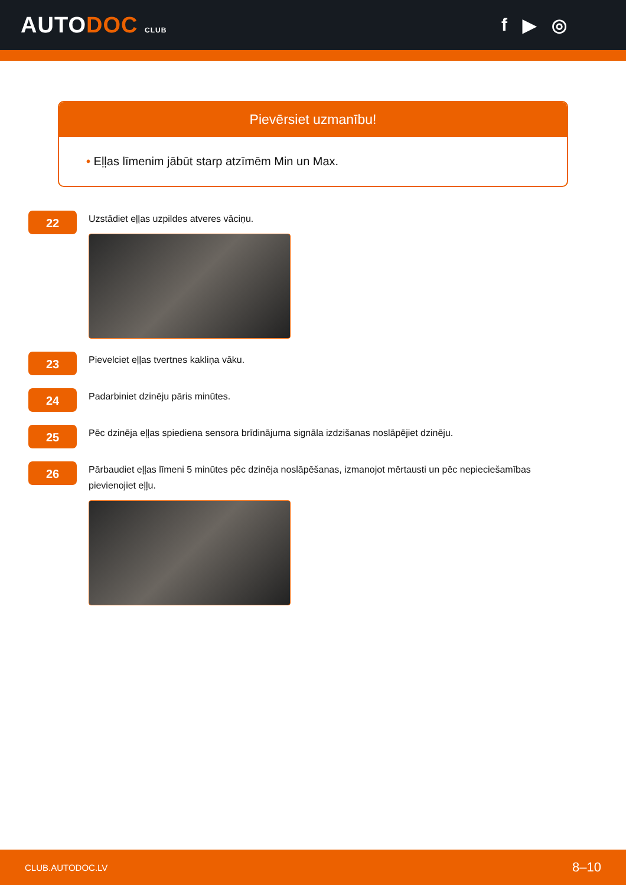AUTODOC CLUB
f ▶ ◎
Pievērsiet uzmanību!
• Eļļas līmenim jābūt starp atzīmēm Min un Max.
22
Uzstādiet eļļas uzpildes atveres vāciņu.
23
Pievelciet eļļas tvertnes kakliņa vāku.
24
Padarbiniet dzinēju pāris minūtes.
25
Pēc dzinēja eļļas spiediena sensora brīdinājuma signāla izdzišanas noslāpējiet dzinēju.
26
Pārbaudiet eļļas līmeni 5 minūtes pēc dzinēja noslāpēšanas, izmanojot mērtausti un pēc nepieciešamības pievienojiet eļļu.
CLUB.AUTODOC.LV 8–10